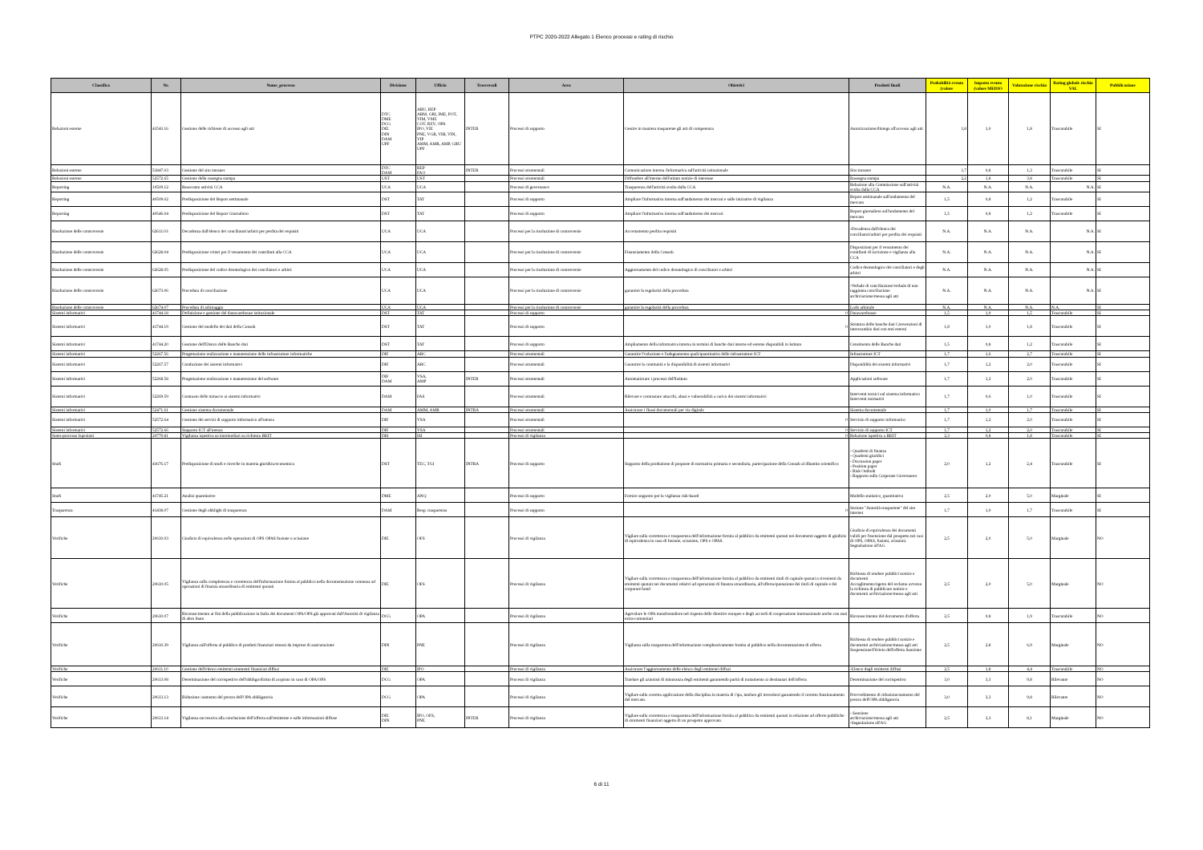PTPC 2020-2022 Allegato 1 Elenco processi e rating di rischio
| Classifica | Nr. | Nome_processo | Divisione | Ufficio | Trasversali | Area | Obiettivi | Prodotti finali | Probabilità evento (valore | Impatto evento (valore MEDIO | Valutazione rischio | Rating globale rischio VAL | Pubblicazione |
| --- | --- | --- | --- | --- | --- | --- | --- | --- | --- | --- | --- | --- | --- |
| Relazioni esterne | 41543.16 | Gestione delle richieste di accesso agli atti | DTC DME DCG DIE DIN DAM UPF | ABU, REP ABM, GRI, IME, POT, VIM, VME COT, REV, OPA IPO, VIE PNE, VGR, VIB, VIN, VIP AMM, AMR, AMP, GRU UPF | INTER | Processi di supporto | Gestire in maniera trasparente gli atti di competenza | Autorizzazione/diniego all'accesso agli atti | 1,8 | 1,0 | 1,8 | Trascurabile | SI |
| Relazioni esterne | 51847.03 | Gestione del sito intranet | DTC DAM | REP FAO | INTER | Processi strumentali | Comunicazione interna /Informativa sull'attività istituzionale | Sito intranet | 1,7 | 0,8 | 1,3 | Trascurabile | SI |
| Relazioni esterne | 52572.65 | Gestione della rassegna stampa | UST | UST | | Processi strumentali | Diffondere all'interno dell'stituto notizie di interesse | Rassegna stampa | 2,2 | 1,8 | 3,8 | Trascurabile | SI |
| Reporting | 10509.12 | Resoconto attività CCA | UCA | UCA | | Processi di governance | Trasparenza dell'attività svolta dalla CCA | Relazione alla Commissione sull'attività svolta dalla CCA | N.A. | N.A. | N.A. | N.A. | SI |
| Reporting | 40509.02 | Predisposizione del Report settimanale | DST | TAT | | Processi di supporto | Ampliare l'informativa interna sull'andamento dei mercati e sulle iniziative di vigilanza | Report settimanale sull'andamento del mercato | 1,5 | 0,8 | 1,2 | Trascurabile | SI |
| Reporting | 40546.04 | Predisposizione del Report Giornaliero | DST | TAT | | Processi di supporto | Ampliare l'informativa interna sull'andamento dei mercati | Report giornaliero sull'andamento del mercato | 1,5 | 0,8 | 1,2 | Trascurabile | SI |
| Risoluzione delle controversie | 62611.03 | Decadenza dall'elenco dei conciliatori/arbitri per perdita dei requisiti | UCA | UCA | | Processi per la risoluzione di controversie | Accertamento perdita requisiti | -Decadenza dall'elenco dei conciliatori/arbitri per perdita dei requisiti | N.A. | N.A. | N.A. | N.A. | SI |
| Risoluzione delle controversie | 62628.04 | Predisposizione criteri per il versamento dei contributi alla CCA | UCA | UCA | | Processi per la risoluzione di controversie | Finanziamento della Consob | Disposizioni per il versamento dei contributi di iscrizione e vigilanza alla CCA | N.A. | N.A. | N.A. | N.A. | SI |
| Risoluzione delle controversie | 62628.05 | Predisposizione del codice deontologico dei conciliatori e arbitri | UCA | UCA | | Processi per la risoluzione di controversie | Aggiornamento del codice deontologico di conciliatori e arbitri | Codice deontologico dei conciliatori e degli arbitri | N.A. | N.A. | N.A. | N.A. | SI |
| Risoluzione delle controversie | 62673.06 | Procedura di conciliazione | UCA | UCA | | Processi per la risoluzione di controversie | garantire la regolarità della procedura | -Verbale di conciliazione/verbale di non raggiunta conciliazione archiviazione/messa agli atti | N.A. | N.A. | N.A. | N.A. | SI |
| Risoluzione delle controversie | 62674.07 | Procedura di arbitraggio | UCA | UCA | | Processi per la risoluzione di controversie | garantire la regolarità della procedura | Lodo arbitrale | N.A. | N.A. | N.A. | N.A. | SI |
| Sistemi informativi | 41744.18 | Definizione e gestione del datawarehouse istituzionale | DST | TAT | | Processi di supporto | 0 | Datawarehouse | 1,5 | 1,0 | 1,5 | Trascurabile | SI |
| Sistemi informativi | 41744.19 | Gestione del modello dei dati della Consob | DST | TAT | | Processi di supporto | 0 | Struttura delle banche dati Convenzioni di interscambio dati con enti esterni | 1,8 | 1,0 | 1,8 | Trascurabile | SI |
| Sistemi informativi | 41744.20 | Gestione dell'Elenco delle Banche dati | DST | TAT | | Processi di supporto | Ampliamento della informativa interna in termini di banche dati interne ed esterne disponibili in Istituto | Censimento delle Banche dati | 1,5 | 0,8 | 1,2 | Trascurabile | SI |
| Sistemi informativi | 52267.56 | Progettazione realizzazione e manutenzione delle infrastrutture informatiche | DIF | ARC | | Processi strumentali | Garantire l'voluzione e l'adeguamento quali/quantitativo delle infrastrutture ICT | Infrastrutture ICT | 1,7 | 1,6 | 2,7 | Trascurabile | SI |
| Sistemi informativi | 52267.57 | Conduzione dei sistemi informativi | DIF | ARC | | Processi strumentali | Garantire la continuità e la disponibilità di sistemi informativi | Disponiblità dei sistemi informativi | 1,7 | 1,2 | 2,0 | Trascurabile | SI |
| Sistemi informativi | 52268.58 | Progettazione realizzazione e manutenzione del software | DIF DAM | VSA, AMP | INTER | Processi strumentali | Automatizzare i processi dell'Istituto | Applicazioni software | 1,7 | 1,2 | 2,0 | Trascurabile | SI |
| Sistemi informativi | 52269.59 | Contrasto delle minacce ai sistemi informativi | DAM | FAS | | Processi strumentali | Rilevare e contrastare attacchi, abusi e vulnerabilità a carico dei sistemi informativi | Interventi tecnici sul sistema informatico Interventi normativi | 1,7 | 0,6 | 1,0 | Trascurabile | SI |
| Sistemi informativi | 52471.61 | Gestione sistema documentale | DAM | AMM, AMR | INTRA | Processi strumentali | Assicurare i flussi documentali per via digitale | Sistema documentale | 1,7 | 1,0 | 1,7 | Trascurabile | SI |
| Sistemi informativi | 52572.64 | Gestione dei servizi di supporto informatico all'utenza | DIF | VSA | | Processi strumentali | 0 | Servizio di supporto informatico | 1,7 | 1,2 | 2,0 | Trascurabile | SI |
| Sistemi informativi | 52572.66 | Supporto ICT all'utenza | DIF | VSA | | Processi strumentali | 0 | Servizio di supporto ICT | 1,7 | 1,2 | 2,0 | Trascurabile | SI |
| Sotto-processo Ispezioni | 20779.81 | Vigilanza ispettiva su intermediari su richiesta BKIT | DIS | ISI | | Processi di vigilanza | 0 | Relazione ispettiva a BKIT | 2,3 | 0,8 | 1,8 | Trascurabile | SI |
| Studi | 41676.17 | Predisposizione di studi e ricerche in materia giuridica/economica | DST | TEC, TGI | INTRA | Processi di supporto | Supporto della produzione di proposte di normativa primaria e secondaria, partecipazione della Consob al dibattito scientifico | - Quaderni di finanza - Quaderni giuridici - Discussion paper - Position paper - Risk Outlook - Rapporto sulla Corporate Governance | 2,0 | 1,2 | 2,4 | Trascurabile | SI |
| Studi | 41745.21 | Analisi quantitative | DME | ANQ | | Processi di supporto | Fornire supporto per la vigilanza risk-based | Modello statistico_quantitativo | 2,5 | 2,0 | 5,0 | Marginale | SI |
| Trasparenza | 41438.07 | Gestione degli obblighi di trasparenza | DAM | Resp. trasparenza | | Processi di supporto | 0 | Sezione "Autorità trasparente" del sito internet | 1,7 | 1,0 | 1,7 | Trascurabile | SI |
| Verifiche | 20610.03 | Giudizio di equivalenza nelle operazioni di OPS OPAS fusione o scissione | DIE | OFS | | Processi di vigilanza | Vigilare sulla correttezza e trasparenza dell'informazione fornita al pubblico da emittenti quotati nei documenti oggetto di giudizio di equivalenza in caso di fusione, scissione, OPS e OPAS. | Giudizio di equivalenza dei documenti validi per l'esenzione dal prospetto nei casi di OPS, OPAS, fusioni, scissioni. Segnalazione all'AG | 2,5 | 2,0 | 5,0 | Marginale | NO |
| Verifiche | 20610.05 | Vigilanza sulla completezza e correttezza dell'informazione fornita al pubblico nella documentazione connessa ad operazioni di finanza straordinaria di emittenti quotati | DIE | OFS | | Processi di vigilanza | Vigilare sulla correttezza e trasparenza dell'informazione fornita al pubblico da emittenti titoli di capitale quotati o rivenienti da emittenti quotati nei documenti relativi ad operazioni di finanza straordinaria, all'offerta/quotazione dei titoli di capitale e dei corporate bond | Richiesta di rendere pubblici notizie e documenti Accoglimento/rigetto del reclamo avverso la richiesta di pubblicare notizie e documenti archiviazione/messa agli atti | 2,5 | 2,0 | 5,0 | Marginale | NO |
| Verifiche | 20610.07 | Riconoscimento ai fini della pubblicazione in Italia dei documenti OPA/OPS già approvati dall'Autorità di vigilanza di altro Stato | DCG | OPA | | Processi di vigilanza | Agevolare le OPA transfrontaliere nel rispetto delle direttive europee e degli accordi di cooperazione internazionale anche con stati extra-comunitari | Riconoscimento del documento d'offerta | 2,5 | 0,8 | 1,9 | Trascurabile | NO |
| Verifiche | 20610.39 | Vigilanza sull'offerta al pubblico di prodotti finanziari emessi da imprese di assicurazione | DIN | PNE | | Processi di vigilanza | Vigilanza sulla trasparenza dell'informazione complessivamente fornita al pubblico nella documentazione di offerta | Richiesta di rendere pubblici notizie e documenti archiviazione/messa agli atti Sospensione/Divieto dell'offerta Sanzione | 2,5 | 2,8 | 6,9 | Marginale | NO |
| Verifiche | 20611.10 | Gestione dell'elenco emittenti strumenti finanziari diffusi | DIE | IPO | | Processi di vigilanza | Assicurare l'aggiornamento delle elenco degli emittenti diffusi | -Elenco degli emittenti diffusi | 2,5 | 1,8 | 4,4 | Trascurabile | NO |
| Verifiche | 20613.08 | Determinazione del corrispettivo dell'obbligo/diritto di acquisto in caso di OPA/OPS | DCG | OPA | | Processi di vigilanza | Tutelare gli azionisti di minoranza degli emittenti garantendo parità di trattamento ai destinatari dell'offerta | Determinazione del corrispettivo | 3,0 | 3,3 | 9,8 | Rilevante | NO |
| Verifiche | 20613.13 | Riduzione /aumento del prezzo dell'OPA obbligatoria | DCG | OPA | | Processi di vigilanza | Vigilare sulla corretta applicazione della disciplina in materia di Opa, tutelare gli investitori garantendo il corretto funzionamento del mercato. | Provvedimento di riduzione/aumento del prezzo dell'OPA obbligatoria | 3,0 | 3,3 | 9,8 | Rilevante | NO |
| Verifiche | 20613.14 | Vigilanza successiva alla conclusione dell'offerta sull'emittente e sulle informazioni diffuse | DIE DIN | IPO, OFS, PNE | INTER | Processi di vigilanza | Vigilare sulla correttezza e trasparenza dell'informazione fornita al pubblico da emittenti quotati in relazione ad offerte pubbliche di strumenti finanziari oggetto di un prospetto approvato. | - Sanzione archiviazione/messa agli atti -Segnalazione all'AG | 2,5 | 3,3 | 8,1 | Marginale | NO |
6 di 11